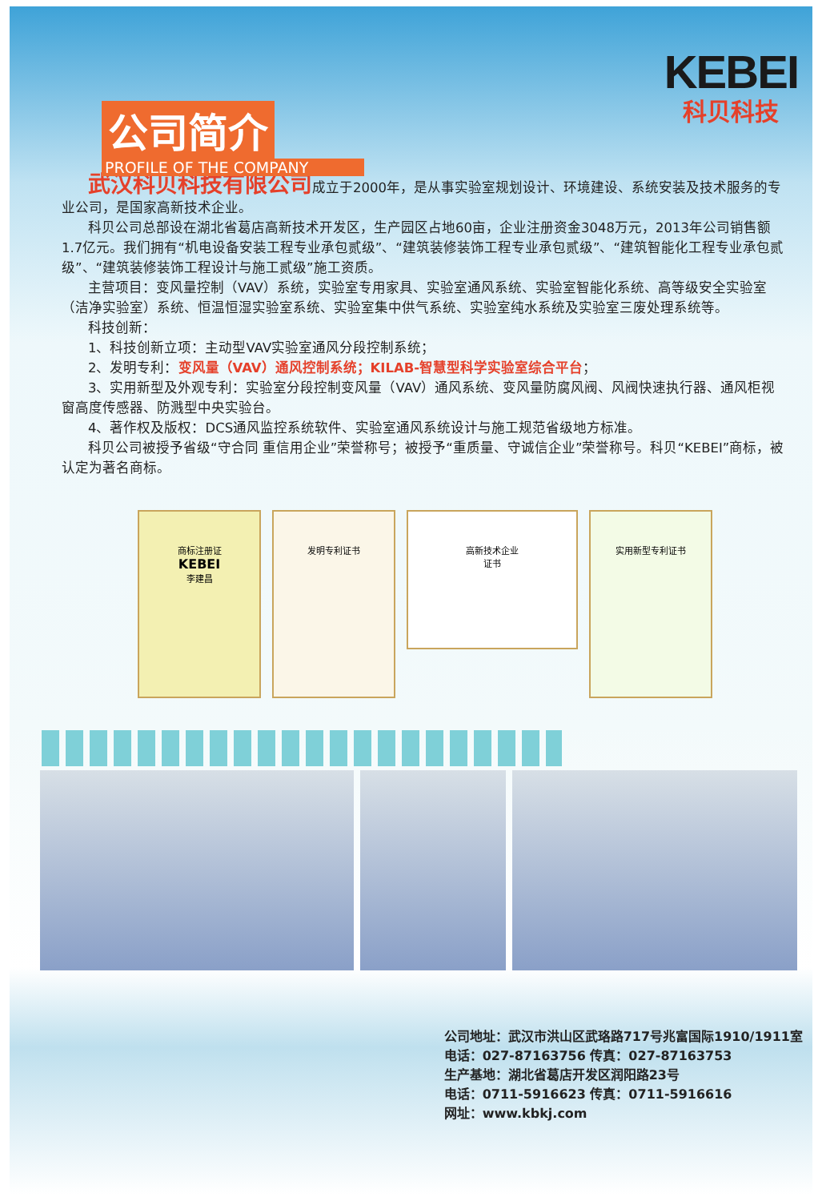KEBEI
科贝科技
公司简介
PROFILE OF THE COMPANY
武汉科贝科技有限公司成立于2000年，是从事实验室规划设计、环境建设、系统安装及技术服务的专业公司，是国家高新技术企业。
科贝公司总部设在湖北省葛店高新技术开发区，生产园区占地60亩，企业注册资金3048万元，2013年公司销售额1.7亿元。我们拥有“机电设备安装工程专业承包贰级”、“建筑装修装饰工程专业承包贰级”、“建筑智能化工程专业承包贰级”、“建筑装修装饰工程设计与施工贰级”施工资质。
主营项目：变风量控制（VAV）系统，实验室专用家具、实验室通风系统、实验室智能化系统、高等级安全实验室（洁净实验室）系统、恒温恒湿实验室系统、实验室集中供气系统、实验室纯水系统及实验室三废处理系统等。
科技创新：
1、科技创新立项：主动型VAV实验室通风分段控制系统；
2、发明专利：变风量（VAV）通风控制系统；KILAB-智慧型科学实验室综合平台；
3、实用新型及外观专利：实验室分段控制变风量（VAV）通风系统、变风量防腐风阀、风阀快速执行器、通风柜视窗高度传感器、防溅型中央实验台。
4、著作权及版权：DCS通风监控系统软件、实验室通风系统设计与施工规范省级地方标准。
科贝公司被授予省级“守合同 重信用企业”荣誉称号；被授予“重质量、守诚信企业”荣誉称号。科贝“KEBEI”商标，被认定为著名商标。
商标注册证
KEBEI
李建昌
发明专利证书
高新技术企业
证书
实用新型专利证书
公司地址：武汉市洪山区武珞路717号兆富国际1910/1911室
电话：027-87163756 传真：027-87163753
生产基地：湖北省葛店开发区润阳路23号
电话：0711-5916623 传真：0711-5916616
网址：www.kbkj.com